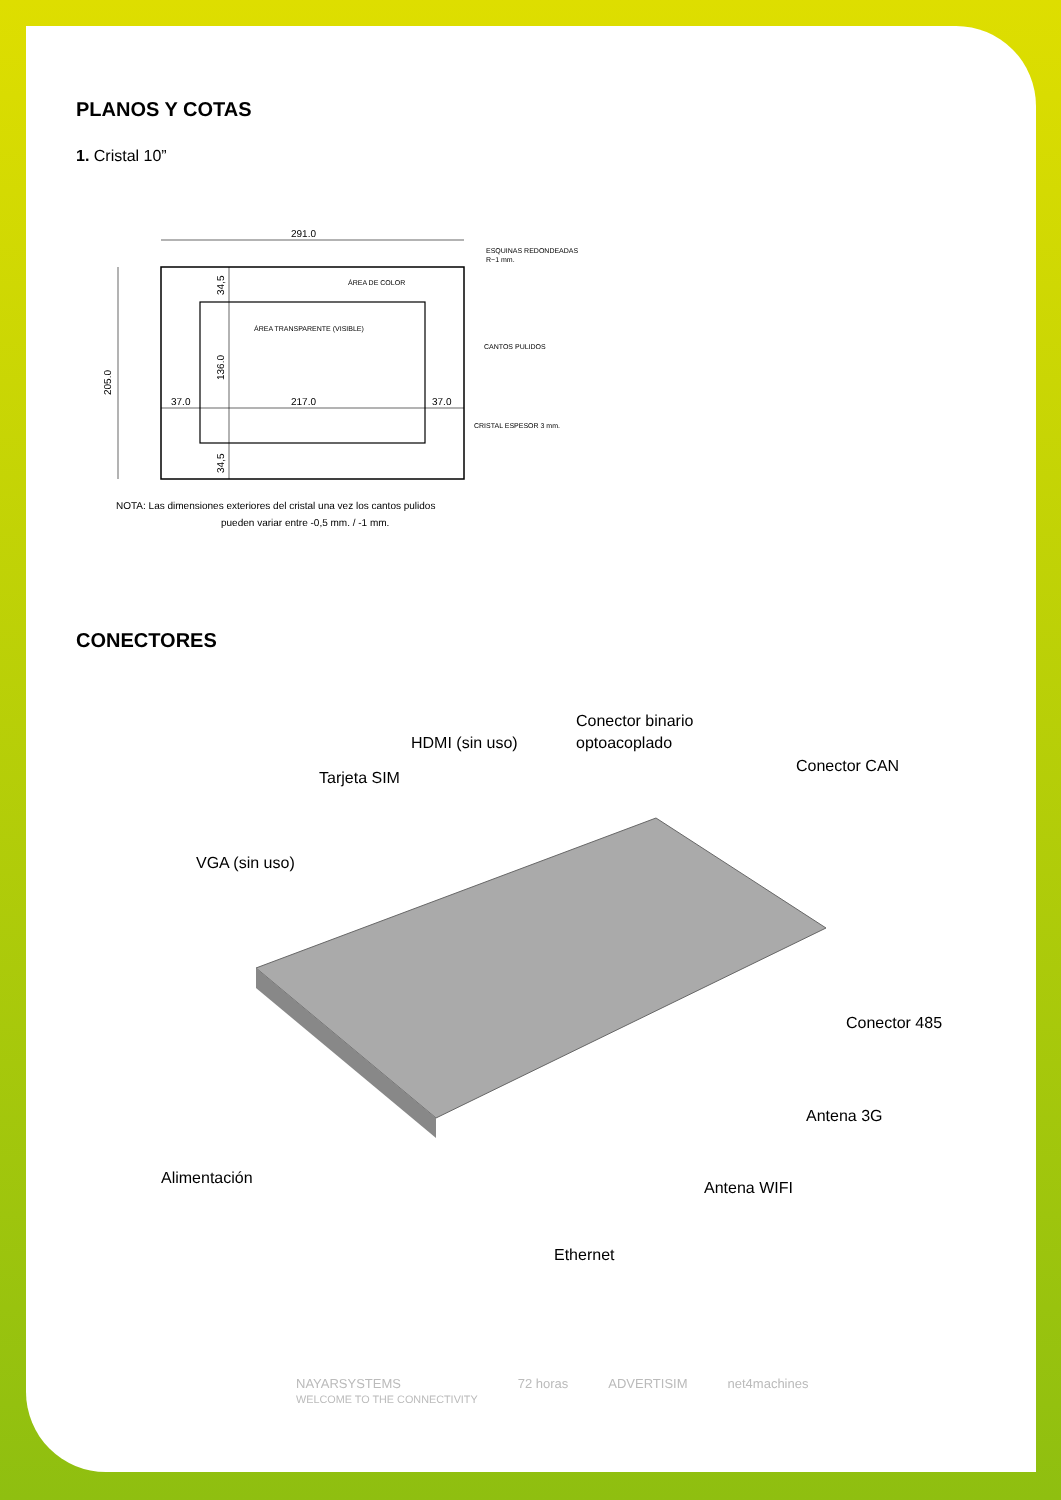PLANOS Y COTAS
1. Cristal 10”
291.0
37.0
217.0
37.0
205.0
136.0
34,5
34,5
ESQUINAS REDONDEADAS
R−1 mm.
ÁREA DE COLOR
ÁREA TRANSPARENTE (VISIBLE)
CANTOS PULIDOS
CRISTAL ESPESOR 3 mm.
NOTA: Las dimensiones exteriores del cristal una vez los cantos pulidos
pueden variar entre -0,5 mm. / -1 mm.
CONECTORES
Conector binario
optoacoplado
HDMI (sin uso)
Conector CAN
Tarjeta SIM
VGA (sin uso)
Conector 485
Antena 3G
Alimentación
Antena WIFI
Ethernet
NAYARSYSTEMS
WELCOME TO THE CONNECTIVITY 72 horas ADVERTISIM net4machines